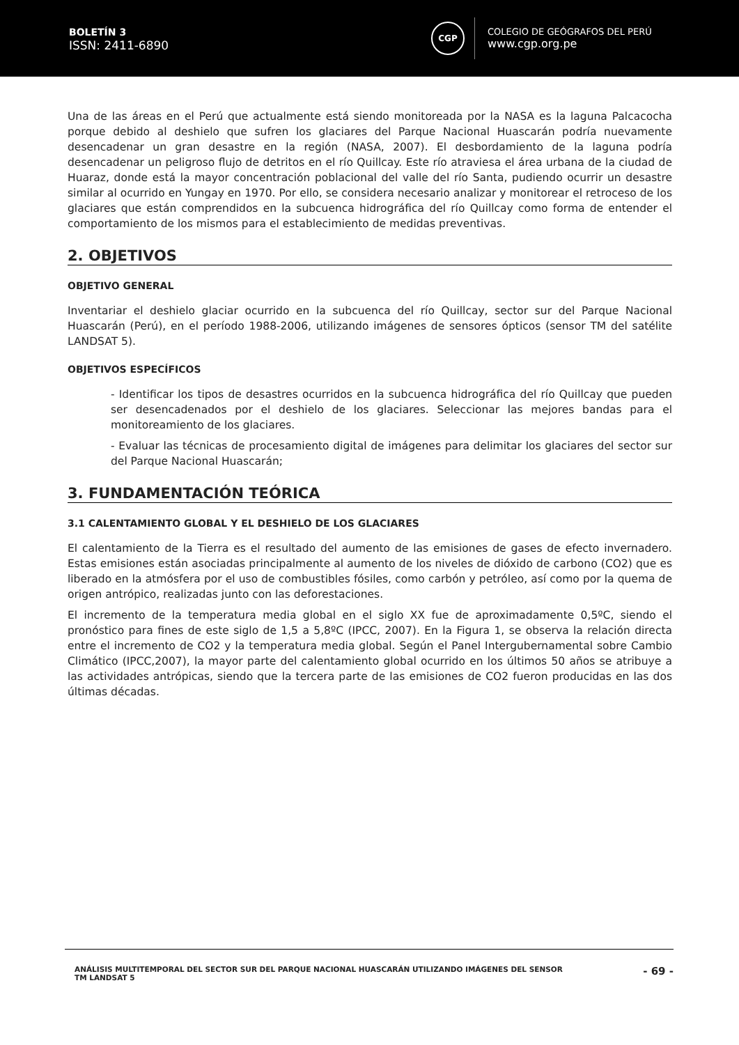BOLETÍN 3
ISSN: 2411-6890
CGP
COLEGIO DE GEÓGRAFOS DEL PERÚ
www.cgp.org.pe
Una de las áreas en el Perú que actualmente está siendo monitoreada por la NASA es la laguna Palcacocha porque debido al deshielo que sufren los glaciares del Parque Nacional Huascarán podría nuevamente desencadenar un gran desastre en la región (NASA, 2007). El desbordamiento de la laguna podría desencadenar un peligroso flujo de detritos en el río Quillcay. Este río atraviesa el área urbana de la ciudad de Huaraz, donde está la mayor concentración poblacional del valle del río Santa, pudiendo ocurrir un desastre similar al ocurrido en Yungay en 1970. Por ello, se considera necesario analizar y monitorear el retroceso de los glaciares que están comprendidos en la subcuenca hidrográfica del río Quillcay como forma de entender el comportamiento de los mismos para el establecimiento de medidas preventivas.
2. OBJETIVOS
OBJETIVO GENERAL
Inventariar el deshielo glaciar ocurrido en la subcuenca del río Quillcay, sector sur del Parque Nacional Huascarán (Perú), en el período 1988-2006, utilizando imágenes de sensores ópticos (sensor TM del satélite LANDSAT 5).
OBJETIVOS ESPECÍFICOS
- Identificar los tipos de desastres ocurridos en la subcuenca hidrográfica del río Quillcay que pueden ser desencadenados por el deshielo de los glaciares. Seleccionar las mejores bandas para el monitoreamiento de los glaciares.
- Evaluar las técnicas de procesamiento digital de imágenes para delimitar los glaciares del sector sur del Parque Nacional Huascarán;
3. FUNDAMENTACIÓN TEÓRICA
3.1 CALENTAMIENTO GLOBAL Y EL DESHIELO DE LOS GLACIARES
El calentamiento de la Tierra es el resultado del aumento de las emisiones de gases de efecto invernadero. Estas emisiones están asociadas principalmente al aumento de los niveles de dióxido de carbono (CO2) que es liberado en la atmósfera por el uso de combustibles fósiles, como carbón y petróleo, así como por la quema de origen antrópico, realizadas junto con las deforestaciones.
El incremento de la temperatura media global en el siglo XX fue de aproximadamente 0,5ºC, siendo el pronóstico para fines de este siglo de 1,5 a 5,8ºC (IPCC, 2007). En la Figura 1, se observa la relación directa entre el incremento de CO2 y la temperatura media global. Según el Panel Intergubernamental sobre Cambio Climático (IPCC,2007), la mayor parte del calentamiento global ocurrido en los últimos 50 años se atribuye a las actividades antrópicas, siendo que la tercera parte de las emisiones de CO2 fueron producidas en las dos últimas décadas.
ANÁLISIS MULTITEMPORAL DEL SECTOR SUR DEL PARQUE NACIONAL HUASCARÁN UTILIZANDO IMÁGENES DEL SENSOR
TM LANDSAT 5
- 69 -